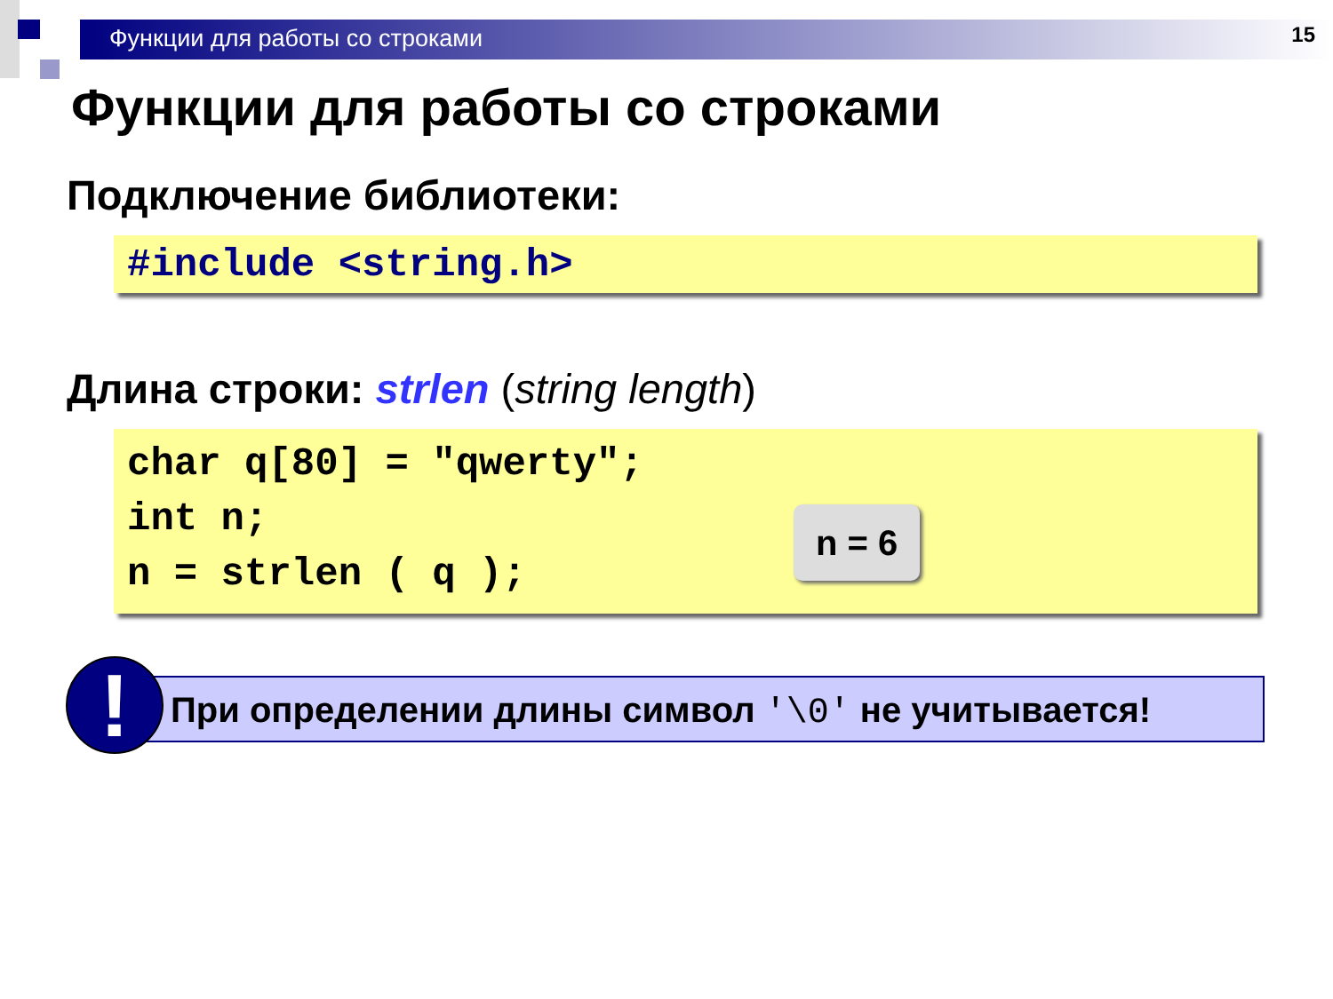Функции для работы со строками
15
Функции для работы со строками
Подключение библиотеки:
#include <string.h>
Длина строки: strlen (string length)
char q[80] = "qwerty";
int n;
n = strlen ( q );
n = 6
!
При определении длины символ '\0' не учитывается!